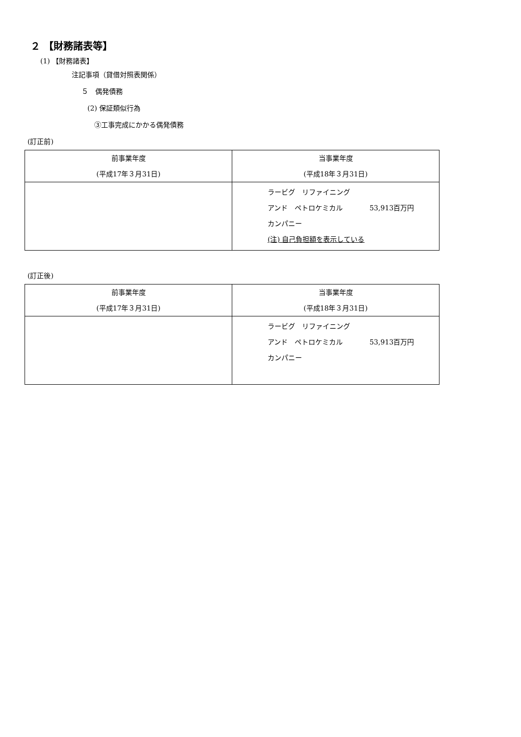２ 【財務諸表等】
(1) 【財務諸表】
注記事項（貸借対照表関係）
５　偶発債務
(2) 保証類似行為
③工事完成にかかる偶発債務
(訂正前)
| 前事業年度 (平成17年３月31日) | 当事業年度 (平成18年３月31日) |
| --- | --- |
| | ラービグ リファイニング アンド ペトロケミカル 53,913百万円 カンパニー (注) 自己負担額を表示している |
(訂正後)
| 前事業年度 (平成17年３月31日) | 当事業年度 (平成18年３月31日) |
| --- | --- |
| | ラービグ リファイニング アンド ペトロケミカル 53,913百万円 カンパニー |